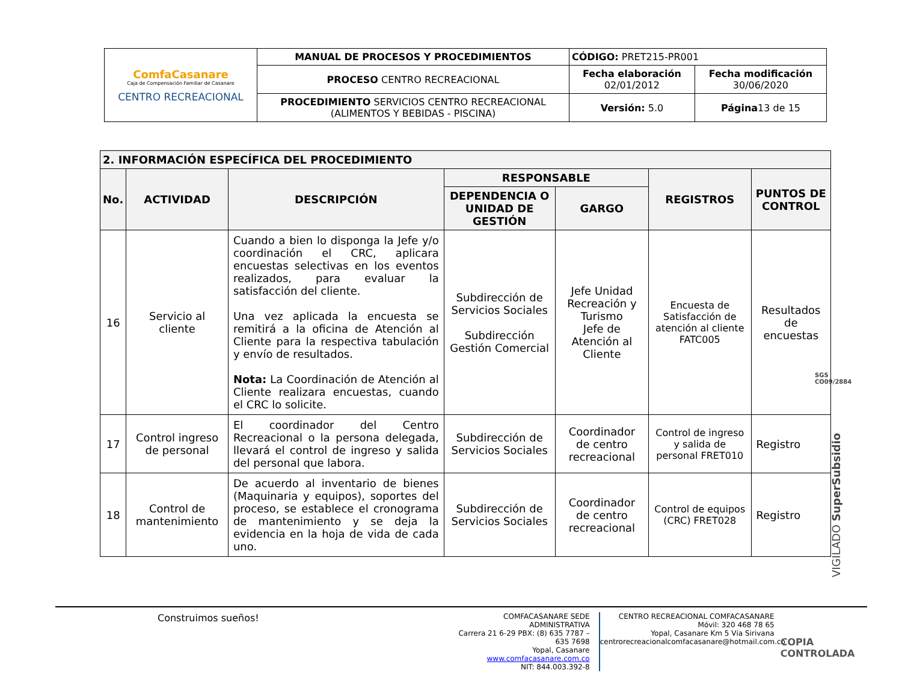| ComfaCasanare Caja de Compensación Familiar de Casanare CENTRO RECREACIONAL | MANUAL DE PROCESOS Y PROCEDIMIENTOS | CÓDIGO: PRET215-PR001 | |
| | PROCESO CENTRO RECREACIONAL | Fecha elaboración 02/01/2012 | Fecha modificación 30/06/2020 |
| | PROCEDIMIENTO SERVICIOS CENTRO RECREACIONAL (ALIMENTOS Y BEBIDAS - PISCINA) | Versión: 5.0 | Página 13 de 15 |
| 2. INFORMACIÓN ESPECÍFICA DEL PROCEDIMIENTO | | | | | | |
| --- | --- | --- | --- | --- | --- | --- |
| No. | ACTIVIDAD | DESCRIPCIÓN | RESPONSABLE | | REGISTROS | PUNTOS DE CONTROL |
| | | | DEPENDENCIA O UNIDAD DE GESTIÓN | GARGO | | |
| 16 | Servicio al cliente | Cuando a bien lo disponga la Jefe y/o coordinación el CRC, aplicara encuestas selectivas en los eventos realizados, para evaluar la satisfacción del cliente. Una vez aplicada la encuesta se remitirá a la oficina de Atención al Cliente para la respectiva tabulación y envío de resultados. Nota: La Coordinación de Atención al Cliente realizara encuestas, cuando el CRC lo solicite. | Subdirección de Servicios Sociales Subdirección Gestión Comercial | Jefe Unidad Recreación y Turismo Jefe de Atención al Cliente | Encuesta de Satisfacción de atención al cliente FATC005 | Resultados de encuestas |
| 17 | Control ingreso de personal | El coordinador del Centro Recreacional o la persona delegada, llevará el control de ingreso y salida del personal que labora. | Subdirección de Servicios Sociales | Coordinador de centro recreacional | Control de ingreso y salida de personal FRET010 | Registro |
| 18 | Control de mantenimiento | De acuerdo al inventario de bienes (Maquinaria y equipos), soportes del proceso, se establece el cronograma de mantenimiento y se deja la evidencia en la hoja de vida de cada uno. | Subdirección de Servicios Sociales | Coordinador de centro recreacional | Control de equipos (CRC) FRET028 | Registro |
SGS
CO09/2884
VIGILADO SuperSubsidio
Construimos sueños!
COMFACASANARE SEDE ADMINISTRATIVA
Carrera 21 6-29 PBX: (8) 635 7787 – 635 7698
Yopal, Casanare www.comfacasanare.com.co
NIT: 844.003.392-8
CENTRO RECREACIONAL COMFACASANARE
Móvil: 320 468 78 65
Yopal, Casanare Km 5 Vía Sirivana
centrorecreacionalcomfacasanare@hotmail.com.co
COPIA CONTROLADA